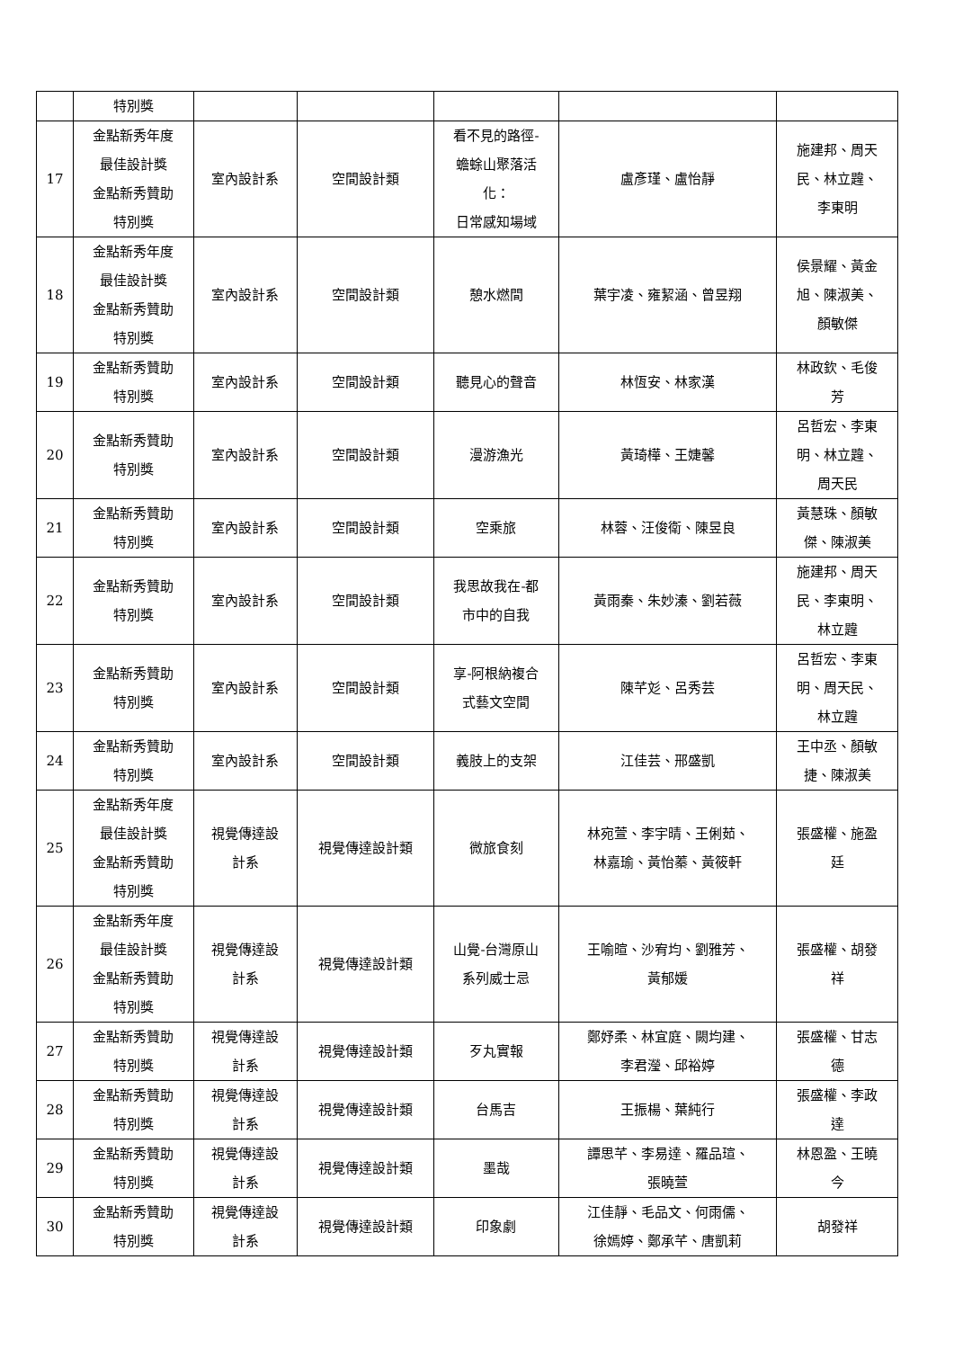| | 特別獎 | | | | | |
| 17 | 金點新秀年度 最佳設計獎 金點新秀贊助 特別獎 | 室內設計系 | 空間設計類 | 看不見的路徑- 蟾蜍山聚落活 化： 日常感知場域 | 盧彥瑾、盧怡靜 | 施建邦、周天 民、林立韙、 李東明 |
| 18 | 金點新秀年度 最佳設計獎 金點新秀贊助 特別獎 | 室內設計系 | 空間設計類 | 憩水燃間 | 葉宇凌、雍絜涵、曾昱翔 | 侯景耀、黃金 旭、陳淑美、 顏敏傑 |
| 19 | 金點新秀贊助 特別獎 | 室內設計系 | 空間設計類 | 聽見心的聲音 | 林恆安、林家漢 | 林政欽、毛俊 芳 |
| 20 | 金點新秀贊助 特別獎 | 室內設計系 | 空間設計類 | 漫游漁光 | 黃琦樺、王婕馨 | 呂哲宏、李東 明、林立韙、 周天民 |
| 21 | 金點新秀贊助 特別獎 | 室內設計系 | 空間設計類 | 空乘旅 | 林蓉、汪俊衛、陳昱良 | 黃慧珠、顏敏 傑、陳淑美 |
| 22 | 金點新秀贊助 特別獎 | 室內設計系 | 空間設計類 | 我思故我在-都 市中的自我 | 黃雨秦、朱妙溱、劉若薇 | 施建邦、周天 民、李東明、 林立韙 |
| 23 | 金點新秀贊助 特別獎 | 室內設計系 | 空間設計類 | 享-阿根納複合 式藝文空間 | 陳芊彣、呂秀芸 | 呂哲宏、李東 明、周天民、 林立韙 |
| 24 | 金點新秀贊助 特別獎 | 室內設計系 | 空間設計類 | 義肢上的支架 | 江佳芸、邢盛凱 | 王中丞、顏敏 捷、陳淑美 |
| 25 | 金點新秀年度 最佳設計獎 金點新秀贊助 特別獎 | 視覺傳達設 計系 | 視覺傳達設計類 | 微旅食刻 | 林宛萱、李宇晴、王俐茹、 林嘉瑜、黃怡蓁、黃筱軒 | 張盛權、施盈 廷 |
| 26 | 金點新秀年度 最佳設計獎 金點新秀贊助 特別獎 | 視覺傳達設 計系 | 視覺傳達設計類 | 山覺-台灣原山 系列威士忌 | 王喻暄、沙宥均、劉雅芳、 黃郁媛 | 張盛權、胡發 祥 |
| 27 | 金點新秀贊助 特別獎 | 視覺傳達設 計系 | 視覺傳達設計類 | 歹丸實報 | 鄭妤柔、林宜庭、闕均建、 李君瀅、邱裕婷 | 張盛權、甘志 德 |
| 28 | 金點新秀贊助 特別獎 | 視覺傳達設 計系 | 視覺傳達設計類 | 台馬吉 | 王振楊、葉純行 | 張盛權、李政 達 |
| 29 | 金點新秀贊助 特別獎 | 視覺傳達設 計系 | 視覺傳達設計類 | 墨哉 | 譚思芊、李易達、羅品瑄、 張曉萱 | 林恩盈、王曉 今 |
| 30 | 金點新秀贊助 特別獎 | 視覺傳達設 計系 | 視覺傳達設計類 | 印象劇 | 江佳靜、毛品文、何雨儒、 徐嫣婷、鄭承芊、唐凱莉 | 胡發祥 |